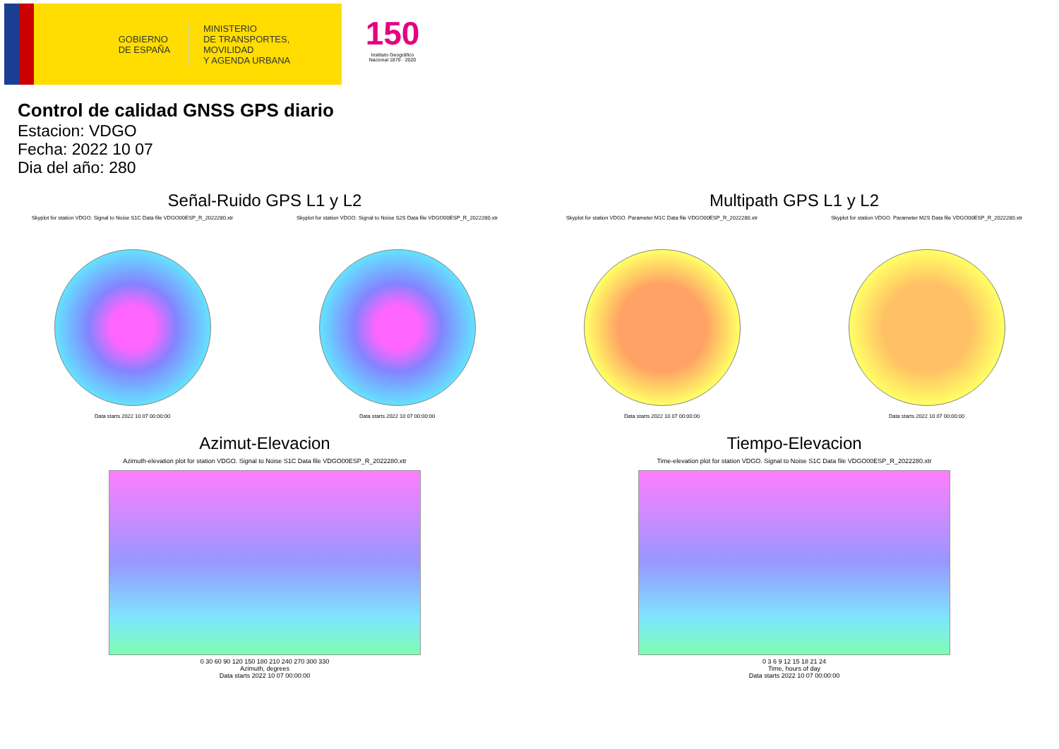GOBIERNO
DE ESPAÑA
MINISTERIO
DE TRANSPORTES, MOVILIDAD
Y AGENDA URBANA
150
Instituto Geográfico Nacional 1870 · 2020
Control de calidad GNSS GPS diario
Estacion: VDGO
Fecha: 2022 10 07
Dia del año: 280
Señal-Ruido GPS L1 y L2
Skyplot for station VDGO. Signal to Noise S1C Data file VDGO00ESP_R_2022280.xtr
Data starts 2022 10 07 00:00:00
Skyplot for station VDGO. Signal to Noise S2S Data file VDGO00ESP_R_2022280.xtr
Data starts 2022 10 07 00:00:00
Multipath GPS L1 y L2
Skyplot for station VDGO. Parameter M1C Data file VDGO00ESP_R_2022280.xtr
Data starts 2022 10 07 00:00:00
Skyplot for station VDGO. Parameter M2S Data file VDGO00ESP_R_2022280.xtr
Data starts 2022 10 07 00:00:00
Azimut-Elevacion
Azimuth-elevation plot for station VDGO. Signal to Noise S1C Data file VDGO00ESP_R_2022280.xtr
0 30 60 90 120 150 180 210 240 270 300 330
Azimuth, degrees
Data starts 2022 10 07 00:00:00
Tiempo-Elevacion
Time-elevation plot for station VDGO. Signal to Noise S1C Data file VDGO00ESP_R_2022280.xtr
0 3 6 9 12 15 18 21 24
Time, hours of day
Data starts 2022 10 07 00:00:00